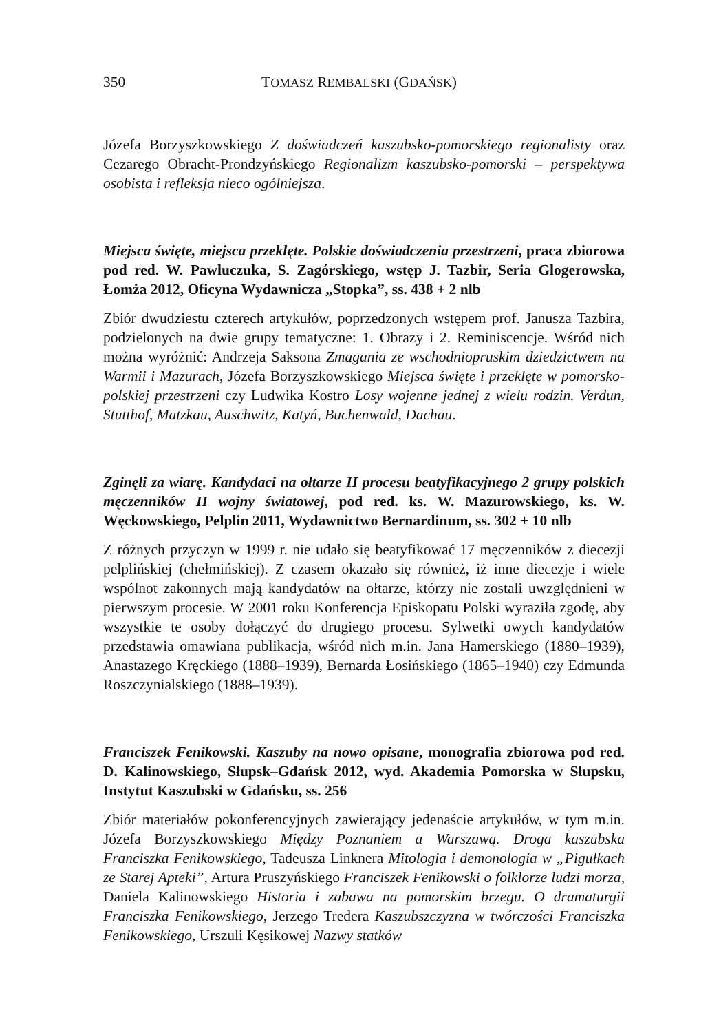350 TOMASZ REMBALSKI (GDAŃSK)
Józefa Borzyszkowskiego Z doświadczeń kaszubsko-pomorskiego regionalisty oraz Cezarego Obracht-Prondzyńskiego Regionalizm kaszubsko-pomorski – perspektywa osobista i refleksja nieco ogólniejsza.
Miejsca święte, miejsca przeklęte. Polskie doświadczenia przestrzeni, praca zbiorowa pod red. W. Pawluczuka, S. Zagórskiego, wstęp J. Tazbir, Seria Glogerowska, Łomża 2012, Oficyna Wydawnicza „Stopka”, ss. 438 + 2 nlb
Zbiór dwudziestu czterech artykułów, poprzedzonych wstępem prof. Janusza Tazbira, podzielonych na dwie grupy tematyczne: 1. Obrazy i 2. Reminiscencje. Wśród nich można wyróżnić: Andrzeja Saksona Zmagania ze wschodniopruskim dziedzictwem na Warmii i Mazurach, Józefa Borzyszkowskiego Miejsca święte i przeklęte w pomorsko-polskiej przestrzeni czy Ludwika Kostro Losy wojenne jednej z wielu rodzin. Verdun, Stutthof, Matzkau, Auschwitz, Katyń, Buchenwald, Dachau.
Zginęli za wiarę. Kandydaci na ołtarze II procesu beatyfikacyjnego 2 grupy polskich męczenników II wojny światowej, pod red. ks. W. Mazurowskiego, ks. W. Węckowskiego, Pelplin 2011, Wydawnictwo Bernardinum, ss. 302 + 10 nlb
Z różnych przyczyn w 1999 r. nie udało się beatyfikować 17 męczenników z diecezji pelplińskiej (chełmińskiej). Z czasem okazało się również, iż inne diecezje i wiele wspólnot zakonnych mają kandydatów na ołtarze, którzy nie zostali uwzględnieni w pierwszym procesie. W 2001 roku Konferencja Episkopatu Polski wyraziła zgodę, aby wszystkie te osoby dołączyć do drugiego procesu. Sylwetki owych kandydatów przedstawia omawiana publikacja, wśród nich m.in. Jana Hamerskiego (1880–1939), Anastazego Kręckiego (1888–1939), Bernarda Łosińskiego (1865–1940) czy Edmunda Roszczynialskiego (1888–1939).
Franciszek Fenikowski. Kaszuby na nowo opisane, monografia zbiorowa pod red. D. Kalinowskiego, Słupsk–Gdańsk 2012, wyd. Akademia Pomorska w Słupsku, Instytut Kaszubski w Gdańsku, ss. 256
Zbiór materiałów pokonferencyjnych zawierający jedenaście artykułów, w tym m.in. Józefa Borzyszkowskiego Między Poznaniem a Warszawą. Droga kaszubska Franciszka Fenikowskiego, Tadeusza Linknera Mitologia i demonologia w „Pigułkach ze Starej Apteki”, Artura Pruszyńskiego Franciszek Fenikowski o folklorze ludzi morza, Daniela Kalinowskiego Historia i zabawa na pomorskim brzegu. O dramaturgii Franciszka Fenikowskiego, Jerzego Tredera Kaszubszczyzna w twórczości Franciszka Fenikowskiego, Urszuli Kęsikowej Nazwy statków